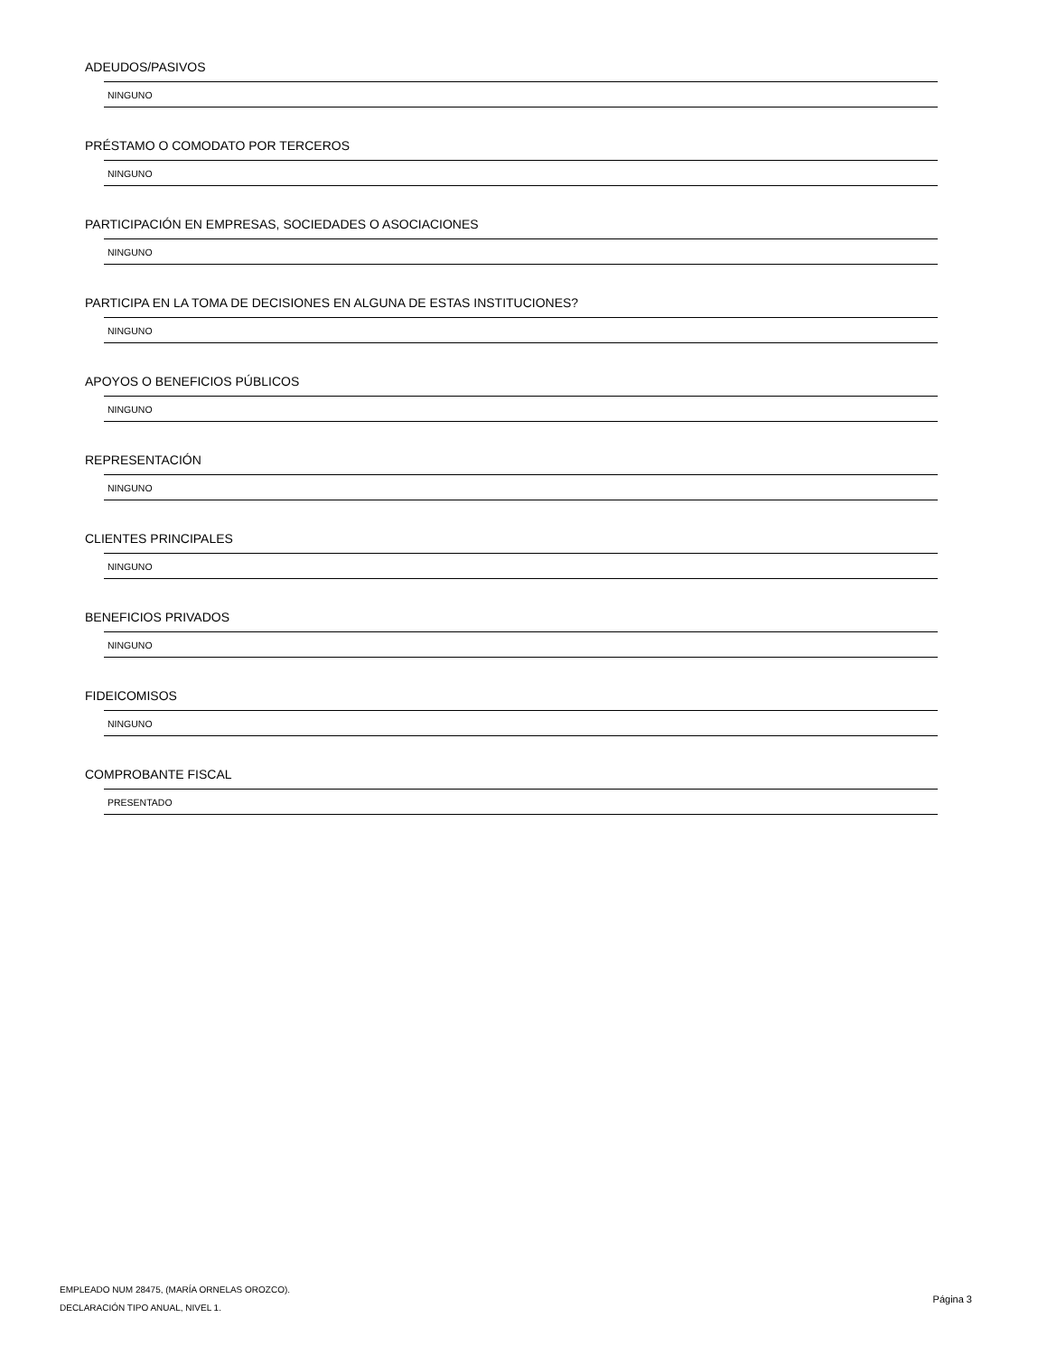ADEUDOS/PASIVOS
NINGUNO
PRÉSTAMO O COMODATO POR TERCEROS
NINGUNO
PARTICIPACIÓN EN EMPRESAS, SOCIEDADES O ASOCIACIONES
NINGUNO
PARTICIPA EN LA TOMA DE DECISIONES EN ALGUNA DE ESTAS INSTITUCIONES?
NINGUNO
APOYOS O BENEFICIOS PÚBLICOS
NINGUNO
REPRESENTACIÓN
NINGUNO
CLIENTES PRINCIPALES
NINGUNO
BENEFICIOS PRIVADOS
NINGUNO
FIDEICOMISOS
NINGUNO
COMPROBANTE FISCAL
PRESENTADO
EMPLEADO NUM 28475, (MARÍA ORNELAS OROZCO).
DECLARACIÓN TIPO ANUAL, NIVEL 1.
Página 3